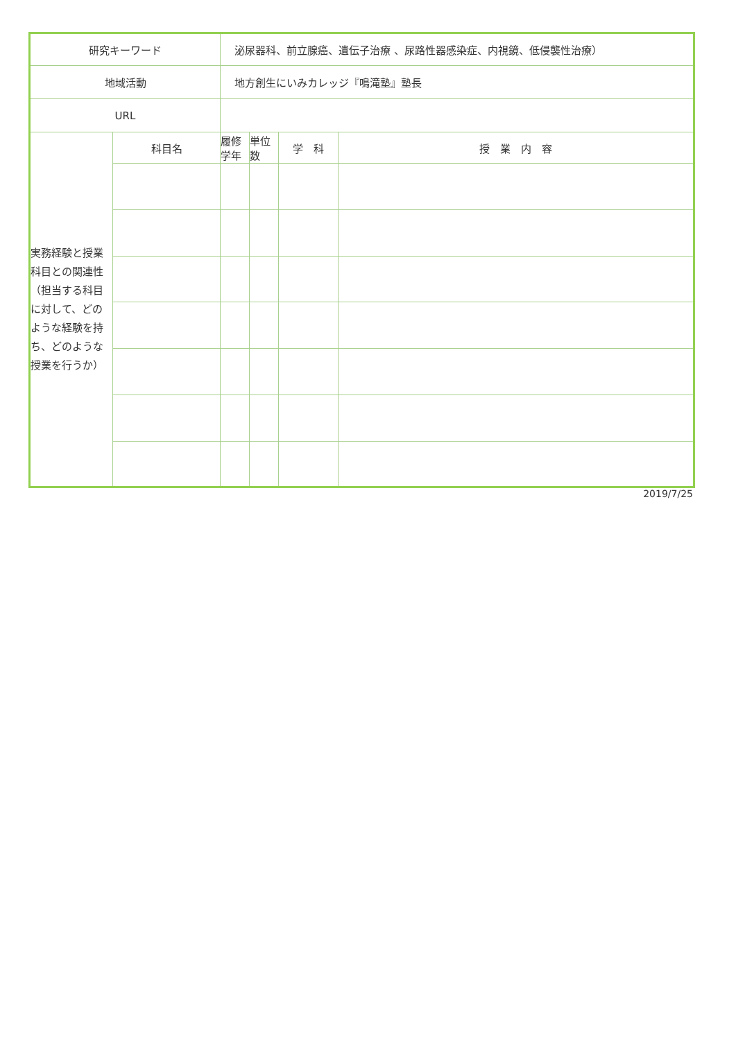| 研究キーワード | | 泌尿器科、前立腺癌、遺伝子治療 、尿路性器感染症、内視鏡、低侵襲性治療） | | | |
| 地域活動 | | 地方創生にいみカレッジ『鳴滝塾』塾長 | | | |
| URL | | | | | |
| 実務経験と授業科目との関連性（担当する科目に対して、どのような経験を持ち、どのような授業を行うか） | 科目名 | 履修学年 | 単位数 | 学 科 | 授 業 内 容 |
2019/7/25